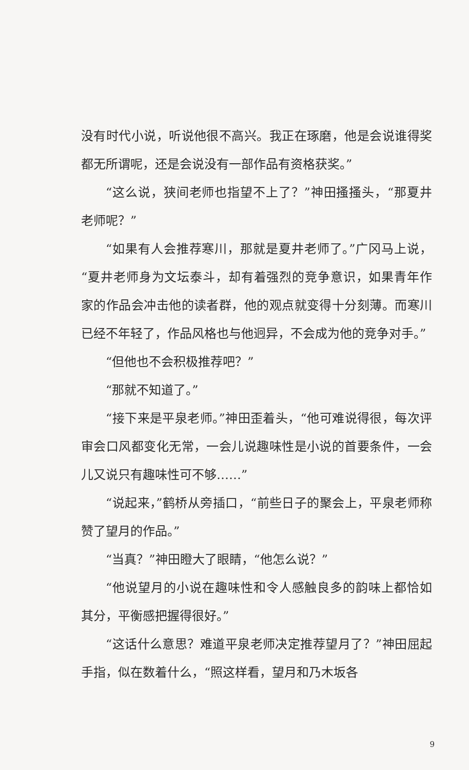没有时代小说，听说他很不高兴。我正在琢磨，他是会说谁得奖都无所谓呢，还是会说没有一部作品有资格获奖。”
“这么说，狭间老师也指望不上了？”神田搔搔头，“那夏井老师呢？”
“如果有人会推荐寒川，那就是夏井老师了。”广冈马上说，“夏井老师身为文坛泰斗，却有着强烈的竞争意识，如果青年作家的作品会冲击他的读者群，他的观点就变得十分刻薄。而寒川已经不年轻了，作品风格也与他迥异，不会成为他的竞争对手。”
“但他也不会积极推荐吧？”
“那就不知道了。”
“接下来是平泉老师。”神田歪着头，“他可难说得很，每次评审会口风都变化无常，一会儿说趣味性是小说的首要条件，一会儿又说只有趣味性可不够……”
“说起来，”鹤桥从旁插口，“前些日子的聚会上，平泉老师称赞了望月的作品。”
“当真？”神田瞪大了眼睛，“他怎么说？”
“他说望月的小说在趣味性和令人感触良多的韵味上都恰如其分，平衡感把握得很好。”
“这话什么意思？难道平泉老师决定推荐望月了？”神田屈起手指，似在数着什么，“照这样看，望月和乃木坂各
9